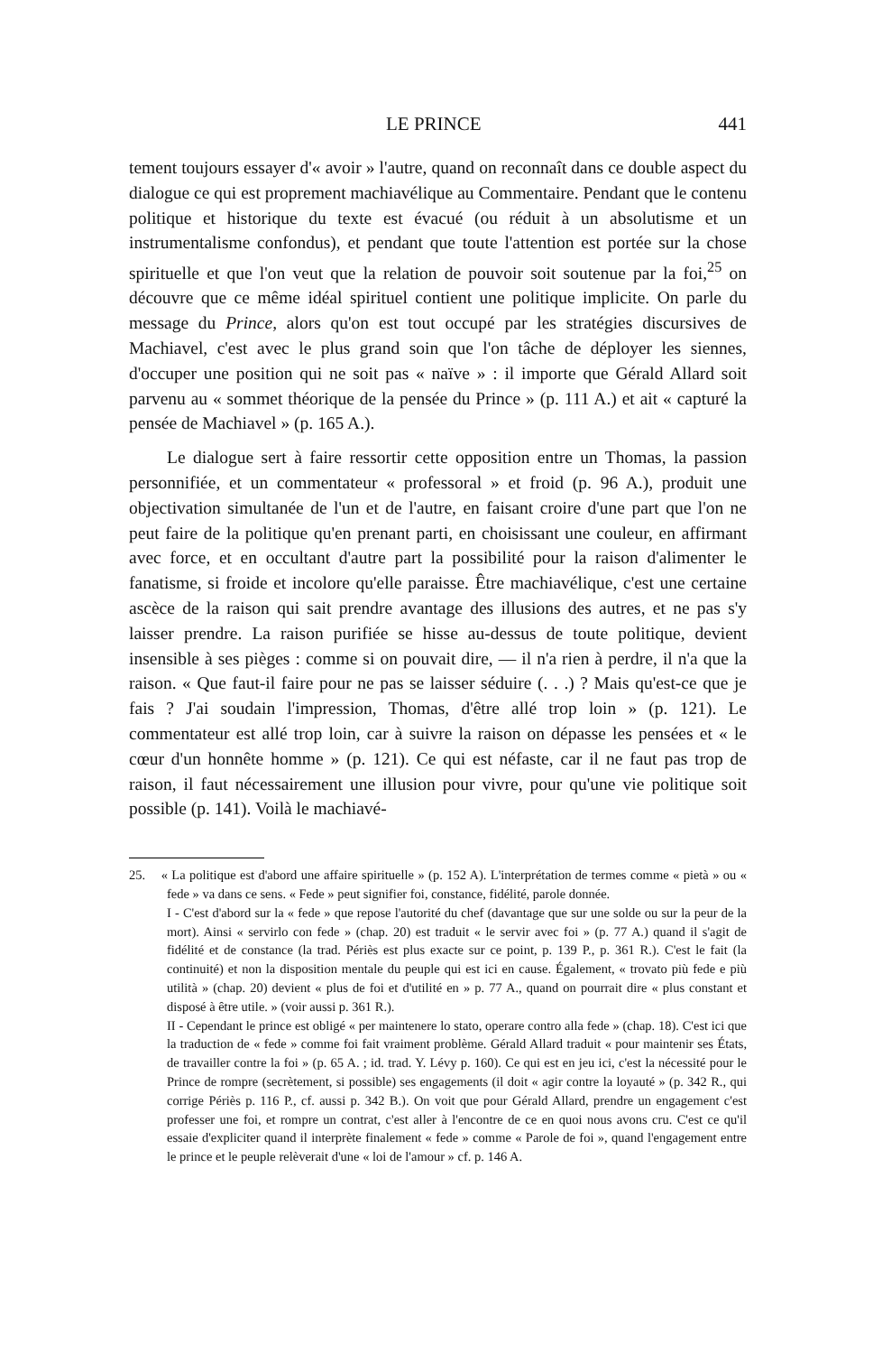LE PRINCE 441
tement toujours essayer d'« avoir » l'autre, quand on reconnaît dans ce double aspect du dialogue ce qui est proprement machiavélique au Commentaire. Pendant que le contenu politique et historique du texte est évacué (ou réduit à un absolutisme et un instrumentalisme confondus), et pendant que toute l'attention est portée sur la chose spirituelle et que l'on veut que la relation de pouvoir soit soutenue par la foi,<sup>25</sup> on découvre que ce même idéal spirituel contient une politique implicite. On parle du message du Prince, alors qu'on est tout occupé par les stratégies discursives de Machiavel, c'est avec le plus grand soin que l'on tâche de déployer les siennes, d'occuper une position qui ne soit pas « naïve » : il importe que Gérald Allard soit parvenu au « sommet théorique de la pensée du Prince » (p. 111 A.) et ait « capturé la pensée de Machiavel » (p. 165 A.).
Le dialogue sert à faire ressortir cette opposition entre un Thomas, la passion personnifiée, et un commentateur « professoral » et froid (p. 96 A.), produit une objectivation simultanée de l'un et de l'autre, en faisant croire d'une part que l'on ne peut faire de la politique qu'en prenant parti, en choisissant une couleur, en affirmant avec force, et en occultant d'autre part la possibilité pour la raison d'alimenter le fanatisme, si froide et incolore qu'elle paraisse. Être machiavélique, c'est une certaine ascèce de la raison qui sait prendre avantage des illusions des autres, et ne pas s'y laisser prendre. La raison purifiée se hisse au-dessus de toute politique, devient insensible à ses pièges : comme si on pouvait dire, — il n'a rien à perdre, il n'a que la raison. « Que faut-il faire pour ne pas se laisser séduire (. . .) ? Mais qu'est-ce que je fais ? J'ai soudain l'impression, Thomas, d'être allé trop loin » (p. 121). Le commentateur est allé trop loin, car à suivre la raison on dépasse les pensées et « le cœur d'un honnête homme » (p. 121). Ce qui est néfaste, car il ne faut pas trop de raison, il faut nécessairement une illusion pour vivre, pour qu'une vie politique soit possible (p. 141). Voilà le machiavé-
25. « La politique est d'abord une affaire spirituelle » (p. 152 A). L'interprétation de termes comme « pietà » ou « fede » va dans ce sens. « Fede » peut signifier foi, constance, fidélité, parole donnée.
I - C'est d'abord sur la « fede » que repose l'autorité du chef (davantage que sur une solde ou sur la peur de la mort). Ainsi « servirlo con fede » (chap. 20) est traduit « le servir avec foi » (p. 77 A.) quand il s'agit de fidélité et de constance (la trad. Périès est plus exacte sur ce point, p. 139 P., p. 361 R.). C'est le fait (la continuité) et non la disposition mentale du peuple qui est ici en cause. Également, « trovato più fede e più utilità » (chap. 20) devient « plus de foi et d'utilité en » p. 77 A., quand on pourrait dire « plus constant et disposé à être utile. » (voir aussi p. 361 R.).
II - Cependant le prince est obligé « per maintenere lo stato, operare contro alla fede » (chap. 18). C'est ici que la traduction de « fede » comme foi fait vraiment problème. Gérald Allard traduit « pour maintenir ses États, de travailler contre la foi » (p. 65 A. ; id. trad. Y. Lévy p. 160). Ce qui est en jeu ici, c'est la nécessité pour le Prince de rompre (secrètement, si possible) ses engagements (il doit « agir contre la loyauté » (p. 342 R., qui corrige Périès p. 116 P., cf. aussi p. 342 B.). On voit que pour Gérald Allard, prendre un engagement c'est professer une foi, et rompre un contrat, c'est aller à l'encontre de ce en quoi nous avons cru. C'est ce qu'il essaie d'expliciter quand il interprète finalement « fede » comme « Parole de foi », quand l'engagement entre le prince et le peuple relèverait d'une « loi de l'amour » cf. p. 146 A.